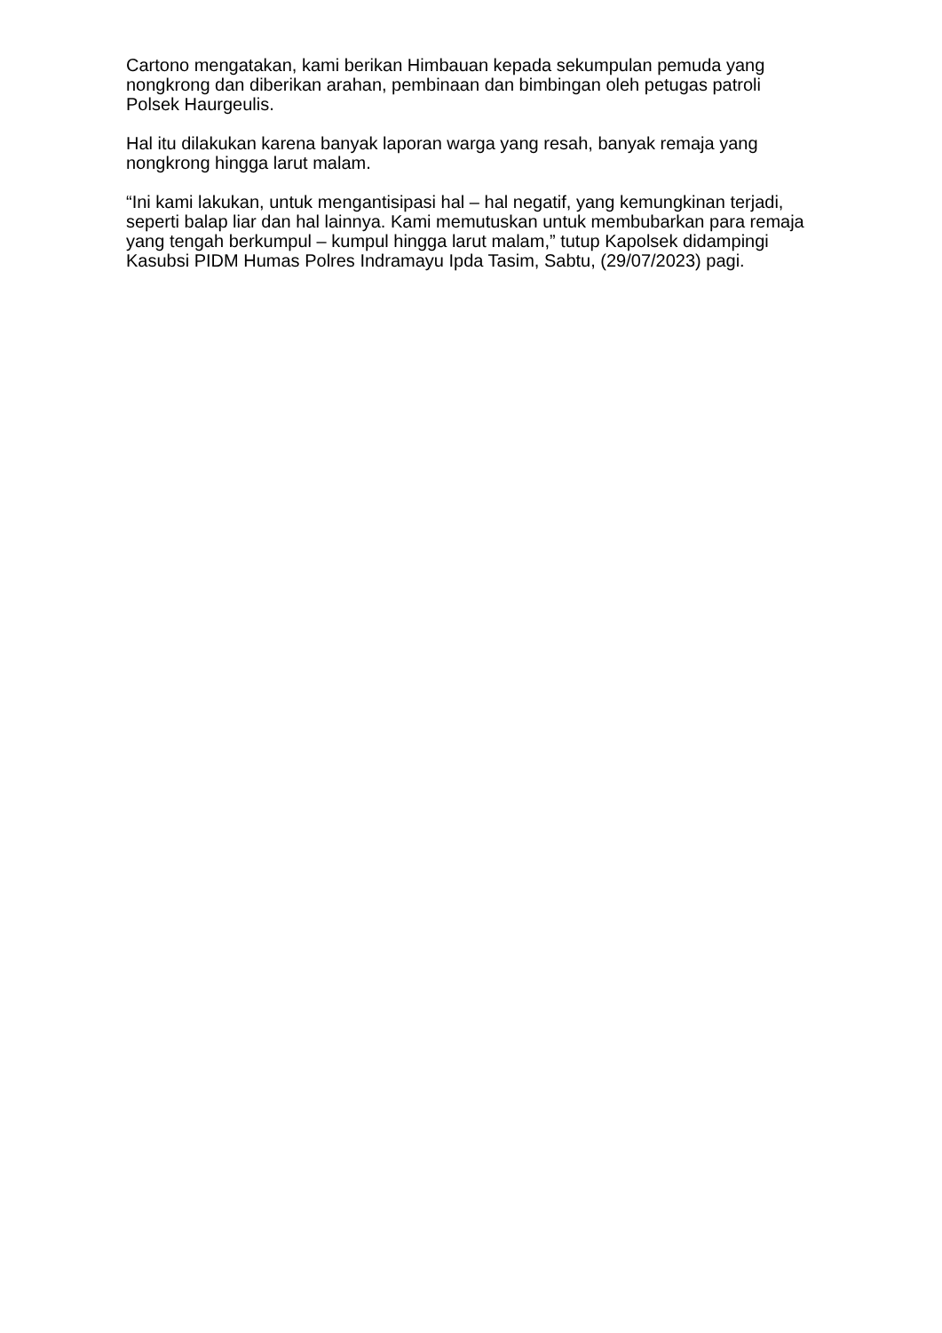Cartono mengatakan, kami berikan Himbauan kepada sekumpulan pemuda yang nongkrong dan diberikan arahan, pembinaan dan bimbingan oleh petugas patroli Polsek Haurgeulis.
Hal itu dilakukan karena banyak laporan warga yang resah, banyak remaja yang nongkrong hingga larut malam.
“Ini kami lakukan, untuk mengantisipasi hal – hal negatif, yang kemungkinan terjadi, seperti balap liar dan hal lainnya. Kami memutuskan untuk membubarkan para remaja yang tengah berkumpul – kumpul hingga larut malam,” tutup Kapolsek didampingi Kasubsi PIDM Humas Polres Indramayu Ipda Tasim, Sabtu, (29/07/2023) pagi.